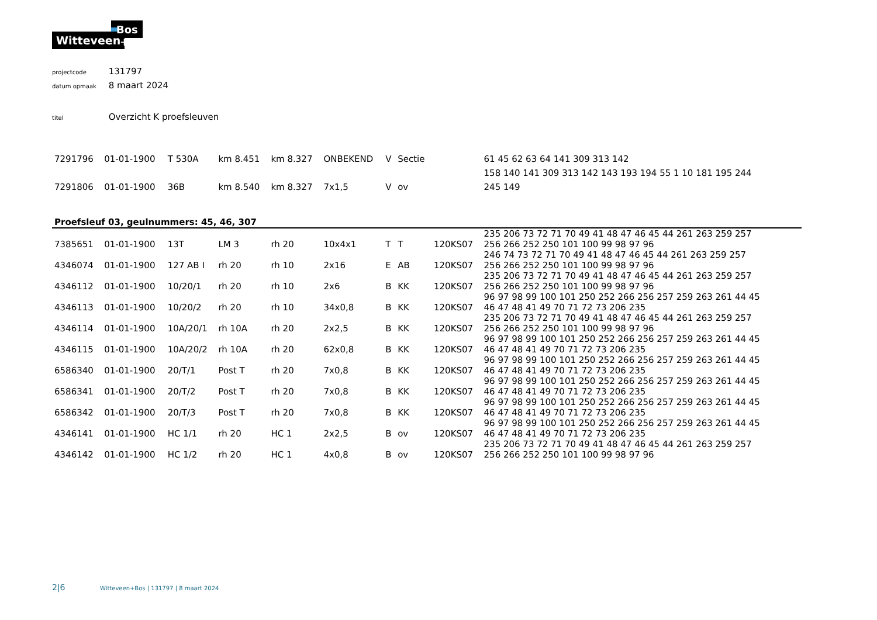Bos
Witteveen
+
projectcode 131797
datum opmaak 8 maart 2024
titel Overzicht K proefsleuven
| 7291796 | 01-01-1900 | T 530A | km 8.451 | km 8.327 | ONBEKEND | V | Sectie | | 61 45 62 63 64 141 309 313 142 |
| 7291806 | 01-01-1900 | 36B | km 8.540 | km 8.327 | 7x1,5 | V | ov | | 158 140 141 309 313 142 143 193 194 55 1 10 181 195 244 |
| | | | | | | | | | 245 149 |
| Proefsleuf 03, geulnummers: 45, 46, 307 | | | | | | | | | |
| 7385651 | 01-01-1900 | 13T | LM 3 | rh 20 | 10x4x1 | T | T | 120KS07 | 235 206 73 72 71 70 49 41 48 47 46 45 44 261 263 259 257 256 266 252 250 101 100 99 98 97 96 |
| 4346074 | 01-01-1900 | 127 AB I | rh 20 | rh 10 | 2x16 | E | AB | 120KS07 | 246 74 73 72 71 70 49 41 48 47 46 45 44 261 263 259 257 256 266 252 250 101 100 99 98 97 96 |
| 4346112 | 01-01-1900 | 10/20/1 | rh 20 | rh 10 | 2x6 | B | KK | 120KS07 | 235 206 73 72 71 70 49 41 48 47 46 45 44 261 263 259 257 256 266 252 250 101 100 99 98 97 96 |
| 4346113 | 01-01-1900 | 10/20/2 | rh 20 | rh 10 | 34x0,8 | B | KK | 120KS07 | 96 97 98 99 100 101 250 252 266 256 257 259 263 261 44 45 46 47 48 41 49 70 71 72 73 206 235 |
| 4346114 | 01-01-1900 | 10A/20/1 | rh 10A | rh 20 | 2x2,5 | B | KK | 120KS07 | 235 206 73 72 71 70 49 41 48 47 46 45 44 261 263 259 257 256 266 252 250 101 100 99 98 97 96 |
| 4346115 | 01-01-1900 | 10A/20/2 | rh 10A | rh 20 | 62x0,8 | B | KK | 120KS07 | 96 97 98 99 100 101 250 252 266 256 257 259 263 261 44 45 46 47 48 41 49 70 71 72 73 206 235 |
| 6586340 | 01-01-1900 | 20/T/1 | Post T | rh 20 | 7x0,8 | B | KK | 120KS07 | 96 97 98 99 100 101 250 252 266 256 257 259 263 261 44 45 46 47 48 41 49 70 71 72 73 206 235 |
| 6586341 | 01-01-1900 | 20/T/2 | Post T | rh 20 | 7x0,8 | B | KK | 120KS07 | 96 97 98 99 100 101 250 252 266 256 257 259 263 261 44 45 46 47 48 41 49 70 71 72 73 206 235 |
| 6586342 | 01-01-1900 | 20/T/3 | Post T | rh 20 | 7x0,8 | B | KK | 120KS07 | 96 97 98 99 100 101 250 252 266 256 257 259 263 261 44 45 46 47 48 41 49 70 71 72 73 206 235 |
| 4346141 | 01-01-1900 | HC 1/1 | rh 20 | HC 1 | 2x2,5 | B | ov | 120KS07 | 96 97 98 99 100 101 250 252 266 256 257 259 263 261 44 45 46 47 48 41 49 70 71 72 73 206 235 |
| 4346142 | 01-01-1900 | HC 1/2 | rh 20 | HC 1 | 4x0,8 | B | ov | 120KS07 | 235 206 73 72 71 70 49 41 48 47 46 45 44 261 263 259 257 256 266 252 250 101 100 99 98 97 96 |
2|6 Witteveen+Bos | 131797 | 8 maart 2024